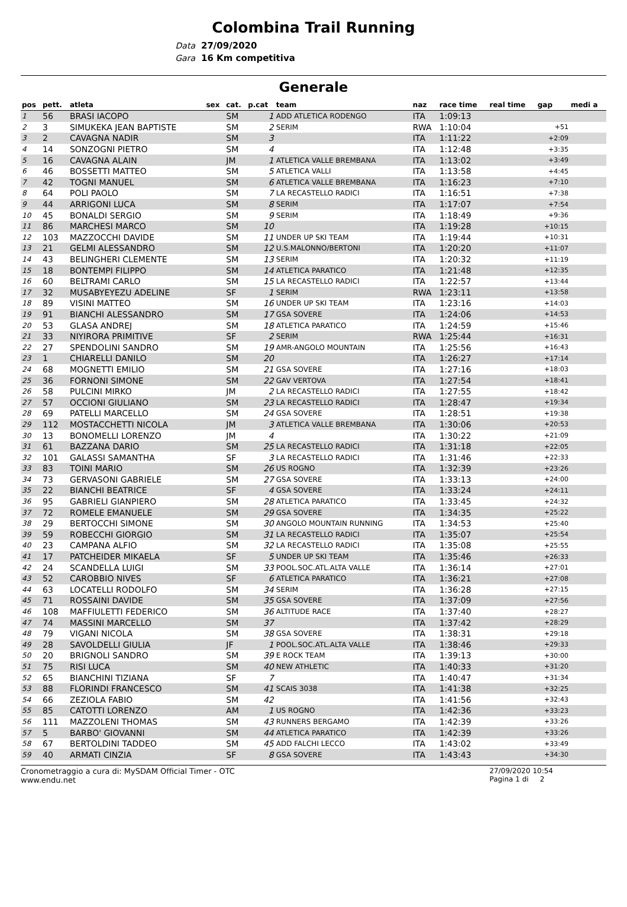Colombina Trail Running
Data 27/09/2020
Gara 16 Km competitiva
Generale
| pos | pett. | atleta | sex | cat. | p.cat | team | naz | race time | real time | gap | medi a |
| --- | --- | --- | --- | --- | --- | --- | --- | --- | --- | --- | --- |
| 1 | 56 | BRASI IACOPO | | SM | 1 | ADD ATLETICA RODENGO | ITA | 1:09:13 | | | |
| 2 | 3 | SIMUKEKA JEAN BAPTISTE | | SM | 2 | SERIM | RWA | 1:10:04 | | +51 | |
| 3 | 2 | CAVAGNA NADIR | | SM | 3 | | ITA | 1:11:22 | | +2:09 | |
| 4 | 14 | SONZOGNI PIETRO | | SM | 4 | | ITA | 1:12:48 | | +3:35 | |
| 5 | 16 | CAVAGNA ALAIN | | JM | 1 | ATLETICA VALLE BREMBANA | ITA | 1:13:02 | | +3:49 | |
| 6 | 46 | BOSSETTI MATTEO | | SM | 5 | ATLETICA VALLI | ITA | 1:13:58 | | +4:45 | |
| 7 | 42 | TOGNI MANUEL | | SM | 6 | ATLETICA VALLE BREMBANA | ITA | 1:16:23 | | +7:10 | |
| 8 | 64 | POLI PAOLO | | SM | 7 | LA RECASTELLO RADICI | ITA | 1:16:51 | | +7:38 | |
| 9 | 44 | ARRIGONI LUCA | | SM | 8 | SERIM | ITA | 1:17:07 | | +7:54 | |
| 10 | 45 | BONALDI SERGIO | | SM | 9 | SERIM | ITA | 1:18:49 | | +9:36 | |
| 11 | 86 | MARCHESI MARCO | | SM | 10 | | ITA | 1:19:28 | | +10:15 | |
| 12 | 103 | MAZZOCCHI DAVIDE | | SM | 11 | UNDER UP SKI TEAM | ITA | 1:19:44 | | +10:31 | |
| 13 | 21 | GELMI ALESSANDRO | | SM | 12 | U.S.MALONNO/BERTONI | ITA | 1:20:20 | | +11:07 | |
| 14 | 43 | BELINGHERI CLEMENTE | | SM | 13 | SERIM | ITA | 1:20:32 | | +11:19 | |
| 15 | 18 | BONTEMPI FILIPPO | | SM | 14 | ATLETICA PARATICO | ITA | 1:21:48 | | +12:35 | |
| 16 | 60 | BELTRAMI CARLO | | SM | 15 | LA RECASTELLO RADICI | ITA | 1:22:57 | | +13:44 | |
| 17 | 32 | MUSABYEYEZU ADELINE | | SF | 1 | SERIM | RWA | 1:23:11 | | +13:58 | |
| 18 | 89 | VISINI MATTEO | | SM | 16 | UNDER UP SKI TEAM | ITA | 1:23:16 | | +14:03 | |
| 19 | 91 | BIANCHI ALESSANDRO | | SM | 17 | GSA SOVERE | ITA | 1:24:06 | | +14:53 | |
| 20 | 53 | GLASA ANDREJ | | SM | 18 | ATLETICA PARATICO | ITA | 1:24:59 | | +15:46 | |
| 21 | 33 | NIYIRORA PRIMITIVE | | SF | 2 | SERIM | RWA | 1:25:44 | | +16:31 | |
| 22 | 27 | SPENDOLINI SANDRO | | SM | 19 | AMR-ANGOLO MOUNTAIN | ITA | 1:25:56 | | +16:43 | |
| 23 | 1 | CHIARELLI DANILO | | SM | 20 | | ITA | 1:26:27 | | +17:14 | |
| 24 | 68 | MOGNETTI EMILIO | | SM | 21 | GSA SOVERE | ITA | 1:27:16 | | +18:03 | |
| 25 | 36 | FORNONI SIMONE | | SM | 22 | GAV VERTOVA | ITA | 1:27:54 | | +18:41 | |
| 26 | 58 | PULCINI MIRKO | | JM | 2 | LA RECASTELLO RADICI | ITA | 1:27:55 | | +18:42 | |
| 27 | 57 | OCCIONI GIULIANO | | SM | 23 | LA RECASTELLO RADICI | ITA | 1:28:47 | | +19:34 | |
| 28 | 69 | PATELLI MARCELLO | | SM | 24 | GSA SOVERE | ITA | 1:28:51 | | +19:38 | |
| 29 | 112 | MOSTACCHETTI NICOLA | | JM | 3 | ATLETICA VALLE BREMBANA | ITA | 1:30:06 | | +20:53 | |
| 30 | 13 | BONOMELLI LORENZO | | JM | 4 | | ITA | 1:30:22 | | +21:09 | |
| 31 | 61 | BAZZANA DARIO | | SM | 25 | LA RECASTELLO RADICI | ITA | 1:31:18 | | +22:05 | |
| 32 | 101 | GALASSI SAMANTHA | | SF | 3 | LA RECASTELLO RADICI | ITA | 1:31:46 | | +22:33 | |
| 33 | 83 | TOINI MARIO | | SM | 26 | US ROGNO | ITA | 1:32:39 | | +23:26 | |
| 34 | 73 | GERVASONI GABRIELE | | SM | 27 | GSA SOVERE | ITA | 1:33:13 | | +24:00 | |
| 35 | 22 | BIANCHI BEATRICE | | SF | 4 | GSA SOVERE | ITA | 1:33:24 | | +24:11 | |
| 36 | 95 | GABRIELI GIANPIERO | | SM | 28 | ATLETICA PARATICO | ITA | 1:33:45 | | +24:32 | |
| 37 | 72 | ROMELE EMANUELE | | SM | 29 | GSA SOVERE | ITA | 1:34:35 | | +25:22 | |
| 38 | 29 | BERTOCCHI SIMONE | | SM | 30 | ANGOLO MOUNTAIN RUNNING | ITA | 1:34:53 | | +25:40 | |
| 39 | 59 | ROBECCHI GIORGIO | | SM | 31 | LA RECASTELLO RADICI | ITA | 1:35:07 | | +25:54 | |
| 40 | 23 | CAMPANA ALFIO | | SM | 32 | LA RECASTELLO RADICI | ITA | 1:35:08 | | +25:55 | |
| 41 | 17 | PATCHEIDER MIKAELA | | SF | 5 | UNDER UP SKI TEAM | ITA | 1:35:46 | | +26:33 | |
| 42 | 24 | SCANDELLA LUIGI | | SM | 33 | POOL.SOC.ATL.ALTA VALLE | ITA | 1:36:14 | | +27:01 | |
| 43 | 52 | CAROBBIO NIVES | | SF | 6 | ATLETICA PARATICO | ITA | 1:36:21 | | +27:08 | |
| 44 | 63 | LOCATELLI RODOLFO | | SM | 34 | SERIM | ITA | 1:36:28 | | +27:15 | |
| 45 | 71 | ROSSAINI DAVIDE | | SM | 35 | GSA SOVERE | ITA | 1:37:09 | | +27:56 | |
| 46 | 108 | MAFFIULETTI FEDERICO | | SM | 36 | ALTITUDE RACE | ITA | 1:37:40 | | +28:27 | |
| 47 | 74 | MASSINI MARCELLO | | SM | 37 | | ITA | 1:37:42 | | +28:29 | |
| 48 | 79 | VIGANI NICOLA | | SM | 38 | GSA SOVERE | ITA | 1:38:31 | | +29:18 | |
| 49 | 28 | SAVOLDELLI GIULIA | | JF | 1 | POOL.SOC.ATL.ALTA VALLE | ITA | 1:38:46 | | +29:33 | |
| 50 | 20 | BRIGNOLI SANDRO | | SM | 39 | E ROCK TEAM | ITA | 1:39:13 | | +30:00 | |
| 51 | 75 | RISI LUCA | | SM | 40 | NEW ATHLETIC | ITA | 1:40:33 | | +31:20 | |
| 52 | 65 | BIANCHINI TIZIANA | | SF | 7 | | ITA | 1:40:47 | | +31:34 | |
| 53 | 88 | FLORINDI FRANCESCO | | SM | 41 | SCAIS 3038 | ITA | 1:41:38 | | +32:25 | |
| 54 | 66 | ZEZIOLA FABIO | | SM | 42 | | ITA | 1:41:56 | | +32:43 | |
| 55 | 85 | CATOTTI LORENZO | | AM | 1 | US ROGNO | ITA | 1:42:36 | | +33:23 | |
| 56 | 111 | MAZZOLENI THOMAS | | SM | 43 | RUNNERS BERGAMO | ITA | 1:42:39 | | +33:26 | |
| 57 | 5 | BARBO' GIOVANNI | | SM | 44 | ATLETICA PARATICO | ITA | 1:42:39 | | +33:26 | |
| 58 | 67 | BERTOLDINI TADDEO | | SM | 45 | ADD FALCHI LECCO | ITA | 1:43:02 | | +33:49 | |
| 59 | 40 | ARMATI CINZIA | | SF | 8 | GSA SOVERE | ITA | 1:43:43 | | +34:30 | |
Cronometraggio a cura di: MySDAM Official Timer - OTC
www.endu.net 27/09/2020 10:54
Pagina 1 di 2